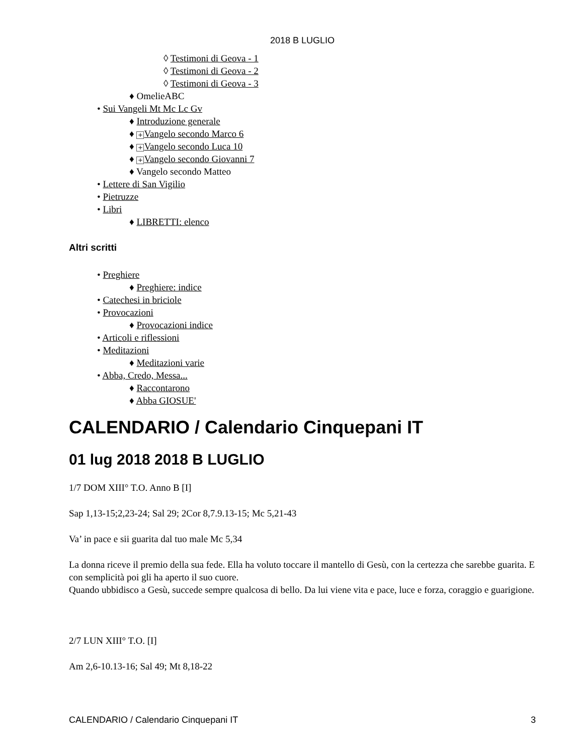2018 B LUGLIO
◊ Testimoni di Geova - 1
◊ Testimoni di Geova - 2
◊ Testimoni di Geova - 3
♦ OmelieABC
• Sui Vangeli Mt Mc Lc Gv
♦ Introduzione generale
♦ + Vangelo secondo Marco 6
♦ + Vangelo secondo Luca 10
♦ + Vangelo secondo Giovanni 7
♦ Vangelo secondo Matteo
• Lettere di San Vigilio
• Pietruzze
• Libri
♦ LIBRETTI: elenco
Altri scritti
• Preghiere
♦ Preghiere: indice
• Catechesi in briciole
• Provocazioni
♦ Provocazioni indice
• Articoli e riflessioni
• Meditazioni
♦ Meditazioni varie
• Abba, Credo, Messa...
♦ Raccontarono
♦ Abba GIOSUE'
CALENDARIO / Calendario Cinquepani IT
01 lug 2018 2018 B LUGLIO
1/7 DOM XIII° T.O. Anno B [I]
Sap 1,13-15;2,23-24; Sal 29; 2Cor 8,7.9.13-15; Mc 5,21-43
Va’ in pace e sii guarita dal tuo male Mc 5,34
La donna riceve il premio della sua fede. Ella ha voluto toccare il mantello di Gesù, con la certezza che sarebbe guarita. E con semplicità poi gli ha aperto il suo cuore.
Quando ubbidisco a Gesù, succede sempre qualcosa di bello. Da lui viene vita e pace, luce e forza, coraggio e guarigione.
2/7 LUN XIII° T.O. [I]
Am 2,6-10.13-16; Sal 49; Mt 8,18-22
CALENDARIO / Calendario Cinquepani IT 3